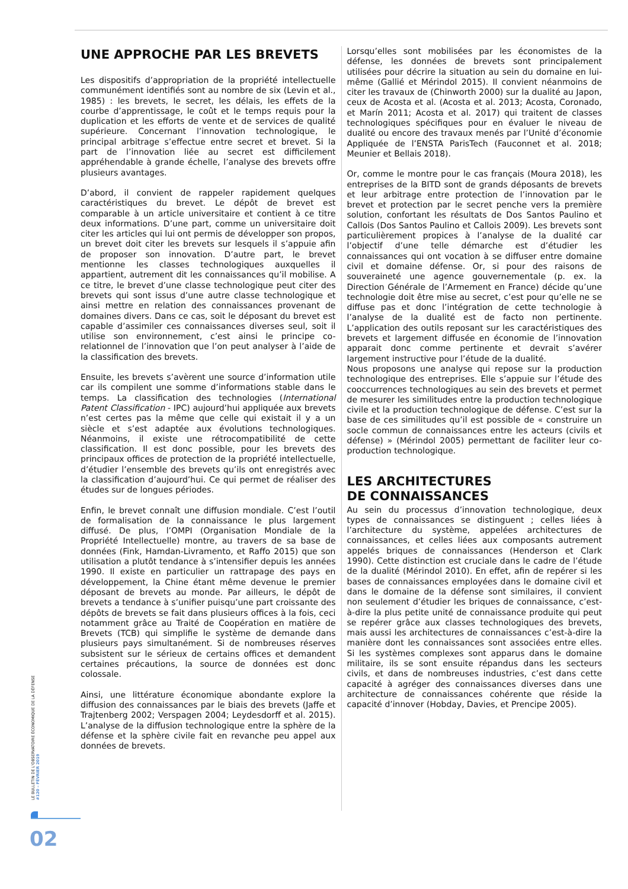UNE APPROCHE PAR LES BREVETS
Les dispositifs d’appropriation de la propriété intellectuelle communément identifiés sont au nombre de six (Levin et al., 1985) : les brevets, le secret, les délais, les effets de la courbe d’apprentissage, le coût et le temps requis pour la duplication et les efforts de vente et de services de qualité supérieure. Concernant l’innovation technologique, le principal arbitrage s’effectue entre secret et brevet. Si la part de l’innovation liée au secret est difficilement appréhendable à grande échelle, l’analyse des brevets offre plusieurs avantages.
D’abord, il convient de rappeler rapidement quelques caractéristiques du brevet. Le dépôt de brevet est comparable à un article universitaire et contient à ce titre deux informations. D’une part, comme un universitaire doit citer les articles qui lui ont permis de développer son propos, un brevet doit citer les brevets sur lesquels il s’appuie afin de proposer son innovation. D’autre part, le brevet mentionne les classes technologiques auxquelles il appartient, autrement dit les connaissances qu’il mobilise. A ce titre, le brevet d’une classe technologique peut citer des brevets qui sont issus d’une autre classe technologique et ainsi mettre en relation des connaissances provenant de domaines divers. Dans ce cas, soit le déposant du brevet est capable d’assimiler ces connaissances diverses seul, soit il utilise son environnement, c’est ainsi le principe co-relationnel de l’innovation que l’on peut analyser à l’aide de la classification des brevets.
Ensuite, les brevets s’avèrent une source d’information utile car ils compilent une somme d’informations stable dans le temps. La classification des technologies (International Patent Classification - IPC) aujourd’hui appliquée aux brevets n’est certes pas la même que celle qui existait il y a un siècle et s’est adaptée aux évolutions technologiques. Néanmoins, il existe une rétrocompatibilité de cette classification. Il est donc possible, pour les brevets des principaux offices de protection de la propriété intellectuelle, d’étudier l’ensemble des brevets qu’ils ont enregistrés avec la classification d’aujourd’hui. Ce qui permet de réaliser des études sur de longues périodes.
Enfin, le brevet connaît une diffusion mondiale. C’est l’outil de formalisation de la connaissance le plus largement diffusé. De plus, l’OMPI (Organisation Mondiale de la Propriété Intellectuelle) montre, au travers de sa base de données (Fink, Hamdan-Livramento, et Raffo 2015) que son utilisation a plutôt tendance à s’intensifier depuis les années 1990. Il existe en particulier un rattrapage des pays en développement, la Chine étant même devenue le premier déposant de brevets au monde. Par ailleurs, le dépôt de brevets a tendance à s’unifier puisqu’une part croissante des dépôts de brevets se fait dans plusieurs offices à la fois, ceci notamment grâce au Traité de Coopération en matière de Brevets (TCB) qui simplifie le système de demande dans plusieurs pays simultanément. Si de nombreuses réserves subsistent sur le sérieux de certains offices et demandent certaines précautions, la source de données est donc colossale.
Ainsi, une littérature économique abondante explore la diffusion des connaissances par le biais des brevets (Jaffe et Trajtenberg 2002; Verspagen 2004; Leydesdorff et al. 2015). L’analyse de la diffusion technologique entre la sphère de la défense et la sphère civile fait en revanche peu appel aux données de brevets.
Lorsqu’elles sont mobilisées par les économistes de la défense, les données de brevets sont principalement utilisées pour décrire la situation au sein du domaine en lui-même (Gallié et Mérindol 2015). Il convient néanmoins de citer les travaux de (Chinworth 2000) sur la dualité au Japon, ceux de Acosta et al. (Acosta et al. 2013; Acosta, Coronado, et Marín 2011; Acosta et al. 2017) qui traitent de classes technologiques spécifiques pour en évaluer le niveau de dualité ou encore des travaux menés par l’Unité d’économie Appliquée de l’ENSTA ParisTech (Fauconnet et al. 2018; Meunier et Bellais 2018).
Or, comme le montre pour le cas français (Moura 2018), les entreprises de la BITD sont de grands déposants de brevets et leur arbitrage entre protection de l’innovation par le brevet et protection par le secret penche vers la première solution, confortant les résultats de Dos Santos Paulino et Callois (Dos Santos Paulino et Callois 2009). Les brevets sont particulièrement propices à l’analyse de la dualité car l’objectif d’une telle démarche est d’étudier les connaissances qui ont vocation à se diffuser entre domaine civil et domaine défense. Or, si pour des raisons de souveraineté une agence gouvernementale (p. ex. la Direction Générale de l’Armement en France) décide qu’une technologie doit être mise au secret, c’est pour qu’elle ne se diffuse pas et donc l’intégration de cette technologie à l’analyse de la dualité est de facto non pertinente. L’application des outils reposant sur les caractéristiques des brevets et largement diffusée en économie de l’innovation apparait donc comme pertinente et devrait s’avérer largement instructive pour l’étude de la dualité.
Nous proposons une analyse qui repose sur la production technologique des entreprises. Elle s’appuie sur l’étude des cooccurrences technologiques au sein des brevets et permet de mesurer les similitudes entre la production technologique civile et la production technologique de défense. C’est sur la base de ces similitudes qu’il est possible de « construire un socle commun de connaissances entre les acteurs (civils et défense) » (Mérindol 2005) permettant de faciliter leur co-production technologique.
LES ARCHITECTURES
DE CONNAISSANCES
Au sein du processus d’innovation technologique, deux types de connaissances se distinguent ; celles liées à l’architecture du système, appelées architectures de connaissances, et celles liées aux composants autrement appelés briques de connaissances (Henderson et Clark 1990). Cette distinction est cruciale dans le cadre de l’étude de la dualité (Mérindol 2010). En effet, afin de repérer si les bases de connaissances employées dans le domaine civil et dans le domaine de la défense sont similaires, il convient non seulement d’étudier les briques de connaissance, c’est-à-dire la plus petite unité de connaissance produite qui peut se repérer grâce aux classes technologiques des brevets, mais aussi les architectures de connaissances c’est-à-dire la manière dont les connaissances sont associées entre elles. Si les systèmes complexes sont apparus dans le domaine militaire, ils se sont ensuite répandus dans les secteurs civils, et dans de nombreuses industries, c’est dans cette capacité à agréger des connaissances diverses dans une architecture de connaissances cohérente que réside la capacité d’innover (Hobday, Davies, et Prencipe 2005).
LE BULLETIN DE L’OBSERVATOIRE ÉCONOMIQUE DE LA DÉFENSE #120 – FÉVRIER 2019
02